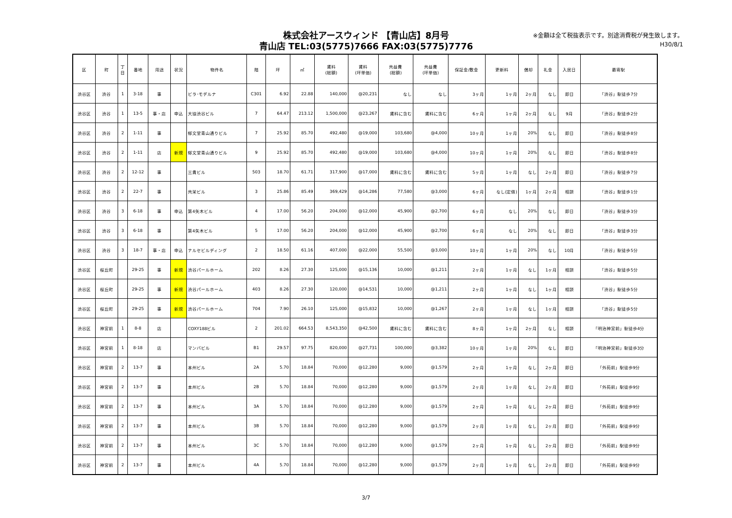株式会社アースウィンド 【青山店】8月号
青山店 TEL:03(5775)7666 FAX:03(5775)7776
※金額は全て税抜表示です。別途消費税が発生致します。
H30/8/1
| 区 | 町 | 丁 目 | 番地 | 用途 | 状況 | 物件名 | 階 | 坪 | ㎡ | 賃料 (総額) | 賃料 (坪単価) | 共益費 (総額) | 共益費 (坪単価) | 保証金/敷金 | 更新料 | 償却 | 礼金 | 入居日 | 最寄駅 |
| --- | --- | --- | --- | --- | --- | --- | --- | --- | --- | --- | --- | --- | --- | --- | --- | --- | --- | --- | --- |
| 渋谷区 | 渋谷 | 1 | 3-18 | 事 | | ビラ･モデルナ | C301 | 6.92 | 22.88 | 140,000 | @20,231 | なし | なし | 3ヶ月 | 1ヶ月 | 2ヶ月 | なし | 即日 | 「渋谷」駅徒歩7分 |
| 渋谷区 | 渋谷 | 1 | 13-5 | 事・店 | 申込 | 大協渋谷ビル | 7 | 64.47 | 213.12 | 1,500,000 | @23,267 | 賃料に含む | 賃料に含む | 6ヶ月 | 1ヶ月 | 2ヶ月 | なし | 9月 | 「渋谷」駅徒歩2分 |
| 渋谷区 | 渋谷 | 2 | 1-11 | 事 | | 郁文堂青山通りビル | 7 | 25.92 | 85.70 | 492,480 | @19,000 | 103,680 | @4,000 | 10ヶ月 | 1ヶ月 | 20% | なし | 即日 | 「渋谷」駅徒歩8分 |
| 渋谷区 | 渋谷 | 2 | 1-11 | 店 | 新規 | 郁文堂青山通りビル | 9 | 25.92 | 85.70 | 492,480 | @19,000 | 103,680 | @4,000 | 10ヶ月 | 1ヶ月 | 20% | なし | 即日 | 「渋谷」駅徒歩8分 |
| 渋谷区 | 渋谷 | 2 | 12-12 | 事 | | 三貴ビル | 503 | 18.70 | 61.71 | 317,900 | @17,000 | 賃料に含む | 賃料に含む | 5ヶ月 | 1ヶ月 | なし | 2ヶ月 | 即日 | 「渋谷」駅徒歩7分 |
| 渋谷区 | 渋谷 | 2 | 22-7 | 事 | | 共栄ビル | 3 | 25.86 | 85.49 | 369,429 | @14,286 | 77,580 | @3,000 | 6ヶ月 | なし(定借) | 1ヶ月 | 2ヶ月 | 相談 | 「渋谷」駅徒歩1分 |
| 渋谷区 | 渋谷 | 3 | 6-18 | 事 | 申込 | 第4矢木ビル | 4 | 17.00 | 56.20 | 204,000 | @12,000 | 45,900 | @2,700 | 6ヶ月 | なし | 20% | なし | 即日 | 「渋谷」駅徒歩3分 |
| 渋谷区 | 渋谷 | 3 | 6-18 | 事 | | 第4矢木ビル | 5 | 17.00 | 56.20 | 204,000 | @12,000 | 45,900 | @2,700 | 6ヶ月 | なし | 20% | なし | 即日 | 「渋谷」駅徒歩3分 |
| 渋谷区 | 渋谷 | 3 | 18-7 | 事・店 | 申込 | ナルセビルディング | 2 | 18.50 | 61.16 | 407,000 | @22,000 | 55,500 | @3,000 | 10ヶ月 | 1ヶ月 | 20% | なし | 10月 | 「渋谷」駅徒歩5分 |
| 渋谷区 | 桜丘町 | | 29-25 | 事 | 新規 | 渋谷パールホーム | 202 | 8.26 | 27.30 | 125,000 | @15,136 | 10,000 | @1,211 | 2ヶ月 | 1ヶ月 | なし | 1ヶ月 | 相談 | 「渋谷」駅徒歩5分 |
| 渋谷区 | 桜丘町 | | 29-25 | 事 | 新規 | 渋谷パールホーム | 403 | 8.26 | 27.30 | 120,000 | @14,531 | 10,000 | @1,211 | 2ヶ月 | 1ヶ月 | なし | 1ヶ月 | 相談 | 「渋谷」駅徒歩5分 |
| 渋谷区 | 桜丘町 | | 29-25 | 事 | 新規 | 渋谷パールホーム | 704 | 7.90 | 26.10 | 125,000 | @15,832 | 10,000 | @1,267 | 2ヶ月 | 1ヶ月 | なし | 1ヶ月 | 相談 | 「渋谷」駅徒歩5分 |
| 渋谷区 | 神宮前 | 1 | 8-8 | 店 | | COXY188ビル | 2 | 201.02 | 664.53 | 8,543,350 | @42,500 | 賃料に含む | 賃料に含む | 8ヶ月 | 1ヶ月 | 2ヶ月 | なし | 相談 | 「明治神宮前」駅徒歩4分 |
| 渋谷区 | 神宮前 | 1 | 8-18 | 店 | | マンバビル | B1 | 29.57 | 97.75 | 820,000 | @27,731 | 100,000 | @3,382 | 10ヶ月 | 1ヶ月 | 20% | なし | 即日 | 「明治神宮前」駅徒歩3分 |
| 渋谷区 | 神宮前 | 2 | 13-7 | 事 | | 本州ビル | 2A | 5.70 | 18.84 | 70,000 | @12,280 | 9,000 | @1,579 | 2ヶ月 | 1ヶ月 | なし | 2ヶ月 | 即日 | 「外苑前」駅徒歩9分 |
| 渋谷区 | 神宮前 | 2 | 13-7 | 事 | | 本州ビル | 2B | 5.70 | 18.84 | 70,000 | @12,280 | 9,000 | @1,579 | 2ヶ月 | 1ヶ月 | なし | 2ヶ月 | 即日 | 「外苑前」駅徒歩9分 |
| 渋谷区 | 神宮前 | 2 | 13-7 | 事 | | 本州ビル | 3A | 5.70 | 18.84 | 70,000 | @12,280 | 9,000 | @1,579 | 2ヶ月 | 1ヶ月 | なし | 2ヶ月 | 即日 | 「外苑前」駅徒歩9分 |
| 渋谷区 | 神宮前 | 2 | 13-7 | 事 | | 本州ビル | 3B | 5.70 | 18.84 | 70,000 | @12,280 | 9,000 | @1,579 | 2ヶ月 | 1ヶ月 | なし | 2ヶ月 | 即日 | 「外苑前」駅徒歩9分 |
| 渋谷区 | 神宮前 | 2 | 13-7 | 事 | | 本州ビル | 3C | 5.70 | 18.84 | 70,000 | @12,280 | 9,000 | @1,579 | 2ヶ月 | 1ヶ月 | なし | 2ヶ月 | 即日 | 「外苑前」駅徒歩9分 |
| 渋谷区 | 神宮前 | 2 | 13-7 | 事 | | 本州ビル | 4A | 5.70 | 18.84 | 70,000 | @12,280 | 9,000 | @1,579 | 2ヶ月 | 1ヶ月 | なし | 2ヶ月 | 即日 | 「外苑前」駅徒歩9分 |
3/7